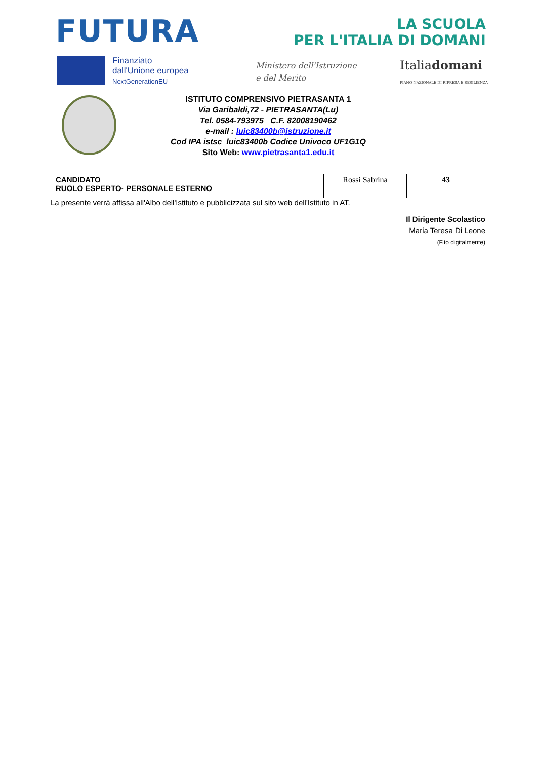FUTURA
LA SCUOLA
PER L'ITALIA DI DOMANI
Finanziato
dall'Unione europea
NextGenerationEU
Ministero dell'Istruzione
e del Merito
Italiadomani
PIANO NAZIONALE DI RIPRESA E RESILIENZA
ISTITUTO COMPRENSIVO PIETRASANTA 1
Via Garibaldi,72 - PIETRASANTA(Lu)
Tel. 0584-793975 C.F. 82008190462
e-mail : luic83400b@istruzione.it
Cod IPA istsc_luic83400b Codice Univoco UF1G1Q
Sito Web: www.pietrasanta1.edu.it
| CANDIDATO RUOLO ESPERTO- PERSONALE ESTERNO | Rossi Sabrina | 43 |
La presente verrà affissa all'Albo dell'Istituto e pubblicizzata sul sito web dell'Istituto in AT.
Il Dirigente Scolastico
Maria Teresa Di Leone
(F.to digitalmente)